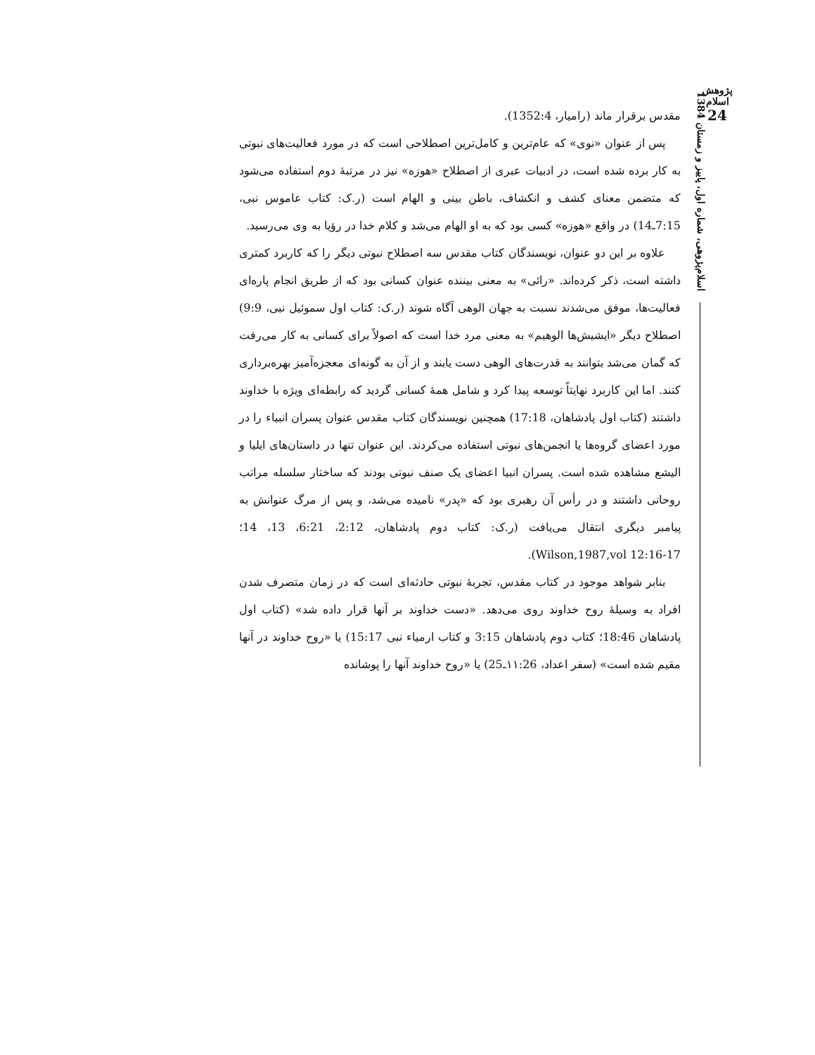پژوهش اسلام
24
اسلام‌پژوهی، شماره اول، پاییز و زمستان 1384
مقدس برقرار ماند (رامیار، 1352:4).
پس از عنوان «نوی» که عام‌ترین و کامل‌ترین اصطلاحی است که در مورد فعالیت‌های نبوتی به کار برده شده است، در ادبیات عبری از اصطلاح «هوزه» نیز در مرتبهٔ دوم استفاده می‌شود که متضمن معنای کشف و انکشاف، باطن بینی و الهام است (ر.ک: کتاب عاموس نبی، 7:15ـ14) در واقع «هوزه» کسی بود که به او الهام می‌شد و کلام خدا در رؤیا به وی می‌رسید.
علاوه بر این دو عنوان، نویسندگان کتاب مقدس سه اصطلاح نبوتی دیگر را که کاربرد کمتری داشته است، ذکر کرده‌اند. «رائی» به معنی بیننده عنوان کسانی بود که از طریق انجام پاره‌ای فعالیت‌ها، موفق می‌شدند نسبت به جهان الوهی آگاه شوند (ر.ک: کتاب اول سموئیل نبی، 9:9) اصطلاح دیگر «ایشیش‌ها الوهیم» به معنی مرد خدا است که اصولاً برای کسانی به کار می‌رفت که گمان می‌شد بتوانند به قدرت‌های الوهی دست یابند و از آن به گونه‌ای معجزه‌آمیز بهره‌برداری کنند. اما این کاربرد نهایتاً توسعه پیدا کرد و شامل همهٔ کسانی گردید که رابطه‌ای ویژه با خداوند داشتند (کتاب اول پادشاهان، 17:18) همچنین نویسندگان کتاب مقدس عنوان پسران انبیاء را در مورد اعضای گروه‌ها یا انجمن‌های نبوتی استفاده می‌کردند. این عنوان تنها در داستان‌های ایلیا و الیشع مشاهده شده است. پسران انبیا اعضای یک صنف نبوتی بودند که ساختار سلسله مراتب روحانی داشتند و در رأس آن رهبری بود که «پدر» نامیده می‌شد، و پس از مرگ عنوانش به پیامبر دیگری انتقال می‌یافت (ر.ک: کتاب دوم پادشاهان، 2:12، 6:21، 13، 14؛ Wilson,1987,vol 12:16-17).
بنابر شواهد موجود در کتاب مقدس، تجربهٔ نبوتی حادثه‌ای است که در زمان متصرف شدن افراد به وسیلهٔ روح خداوند روی می‌دهد. «دست خداوند بر آنها قرار داده شد» (کتاب اول پادشاهان 18:46؛ کتاب دوم پادشاهان 3:15 و کتاب ارمیاء نبی 15:17) یا «روح خداوند در آنها مقیم شده است» (سفر اعداد، ۱۱:26ـ25) یا «روح خداوند آنها را پوشانده